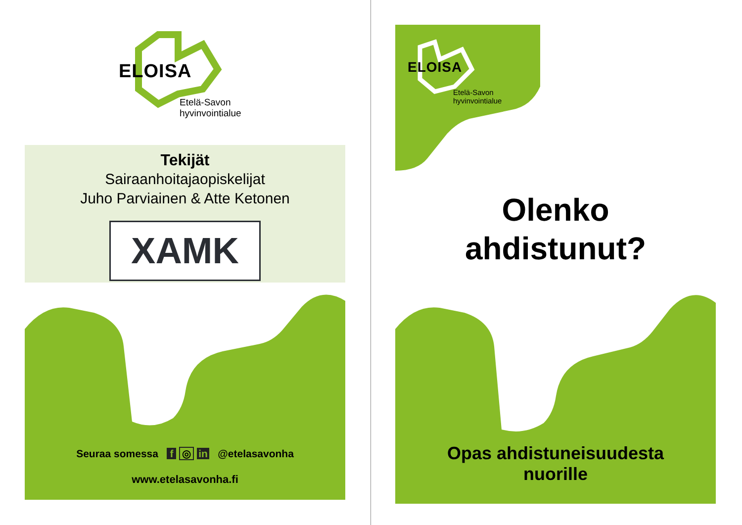ELOISA
Etelä-Savon
hyvinvointialue
Tekijät
Sairaanhoitajaopiskelijat
Juho Parviainen & Atte Ketonen
XAMK
Seuraa somessa f ◎ in @etelasavonha
www.etelasavonha.fi
ELOISA
Etelä-Savon
hyvinvointialue
Olenko
ahdistunut?
Opas ahdistuneisuudesta
nuorille